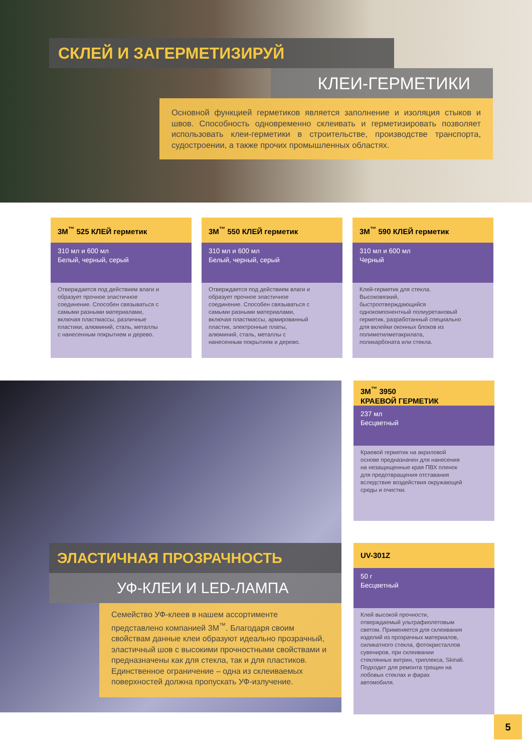СКЛЕЙ И ЗАГЕРМЕТИЗИРУЙ
КЛЕИ-ГЕРМЕТИКИ
Основной функцией герметиков является заполнение и изоляция стыков и швов. Способность одновременно склеивать и герметизировать позволяет использовать клеи-герметики в строительстве, производстве транспорта, судостроении, а также прочих промышленных областях.
3M<sup>™</sup> 525 КЛЕЙ герметик
310 мл и 600 мл
Белый, черный, серый
Отверждается под действием влаги и образует прочное эластичное соединение. Способен связываться с самыми разными материалами, включая пластмассы, различные пластики, алюминий, сталь, металлы с нанесенным покрытием и дерево.
3M<sup>™</sup> 550 КЛЕЙ герметик
310 мл и 600 мл
Белый, черный, серый
Отверждается под действием влаги и образует прочное эластичное соединение. Способен связываться с самыми разными материалами, включая пластмассы, армированный пластик, электронные платы, алюминий, сталь, металлы с нанесенным покрытием и дерево.
3M<sup>™</sup> 590 КЛЕЙ герметик
310 мл и 600 мл
Черный
Клей-герметик для стекла. Высоковязкий, быстроотверждающийся однокомпонентный полиуретановый герметик, разработанный специально для вклейки оконных блоков из полиметилметакрилата, поликарбоната или стекла.
ЭЛАСТИЧНАЯ ПРОЗРАЧНОСТЬ
УФ-КЛЕИ И LED-ЛАМПА
Семейство УФ-клеев в нашем ассортименте представлено компанией 3M<sup>™</sup>. Благодаря своим свойствам данные клеи образуют идеально прозрачный, эластичный шов с высокими прочностными свойствами и предназначены как для стекла, так и для пластиков. Единственное ограничение – одна из склеиваемых поверхностей должна пропускать УФ-излучение.
3M<sup>™</sup> 3950
КРАЕВОЙ ГЕРМЕТИК
237 мл
Бесцветный
Краевой герметик на акриловой основе предназначен для нанесения на незащищенные края ПВХ пленок для предотвращения отставания вследствие воздействия окружающей среды и очистки.
UV-301Z
50 г
Бесцветный
Клей высокой прочности, отверждаемый ультрафиолетовым светом. Применяется для склеивания изделий из прозрачных материалов, силикатного стекла, фотокристаллов сувениров, при склеивании стеклянных витрин, триплекса, Skinali. Подходит для ремонта трещин на лобовых стеклах и фарах автомобиля.
5